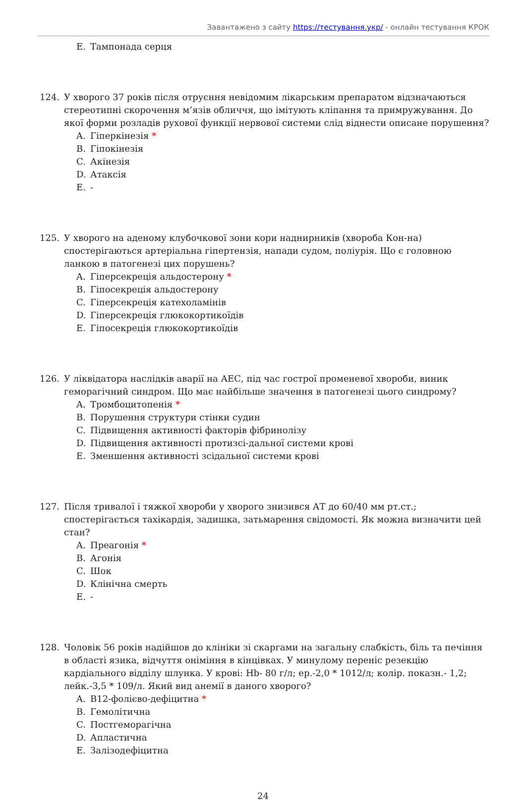Завантажено з сайту https://тестування.укр/ - онлайн тестування КРОК
E. Тампонада серця
124. У хворого 37 років після отруєння невідомим лікарським препаратом відзначаються стереотипні скорочення м’язів обличчя, що імітують кліпання та примружування. До якої форми розладів рухової функції нервової системи слід віднести описане порушення?
A. Гіперкінезія *
B. Гіпокінезія
C. Акінезія
D. Атаксія
E. -
125. У хворого на аденому клубочкової зони кори наднирників (хвороба Кон-на) спостерігаються артеріальна гіпертензія, напади судом, поліурія. Що є головною ланкою в патогенезі цих порушень?
A. Гіперсекреція альдостерону *
B. Гіпосекреція альдостерону
C. Гіперсекреція катехоламінів
D. Гіперсекреція глюкокортикоїдів
E. Гіпосекреція глюкокортикоїдів
126. У ліквідатора наслідків аварії на АЕС, під час гострої променевої хвороби, виник геморагічний синдром. Що має найбільше значення в патогенезі цього синдрому?
A. Тромбоцитопенія *
B. Порушення структури стінки судин
C. Підвищення активності факторів фібринолізу
D. Підвищення активності протизсі-дальної системи крові
E. Зменшення активності зсідальної системи крові
127. Після тривалої і тяжкої хвороби у хворого знизився АТ до 60/40 мм рт.ст.; спостерігається тахікардія, задишка, затьмарення свідомості. Як можна визначити цей стан?
A. Преагонія *
B. Агонія
C. Шок
D. Клінічна смерть
E. -
128. Чоловік 56 років надійшов до клініки зі скаргами на загальну слабкість, біль та печіння в області язика, відчуття оніміння в кінцівках. У минулому переніс резекцію кардіального відділу шлунка. У крові: Hb- 80 г/л; ер.-2,0 * 1012/л; колір. показн.- 1,2; лейк.-3,5 * 109/л. Який вид анемії в даного хворого?
A. B12-фолієво-дефіцитна *
B. Гемолітична
C. Постгеморагічна
D. Апластична
E. Залізодефіцитна
24